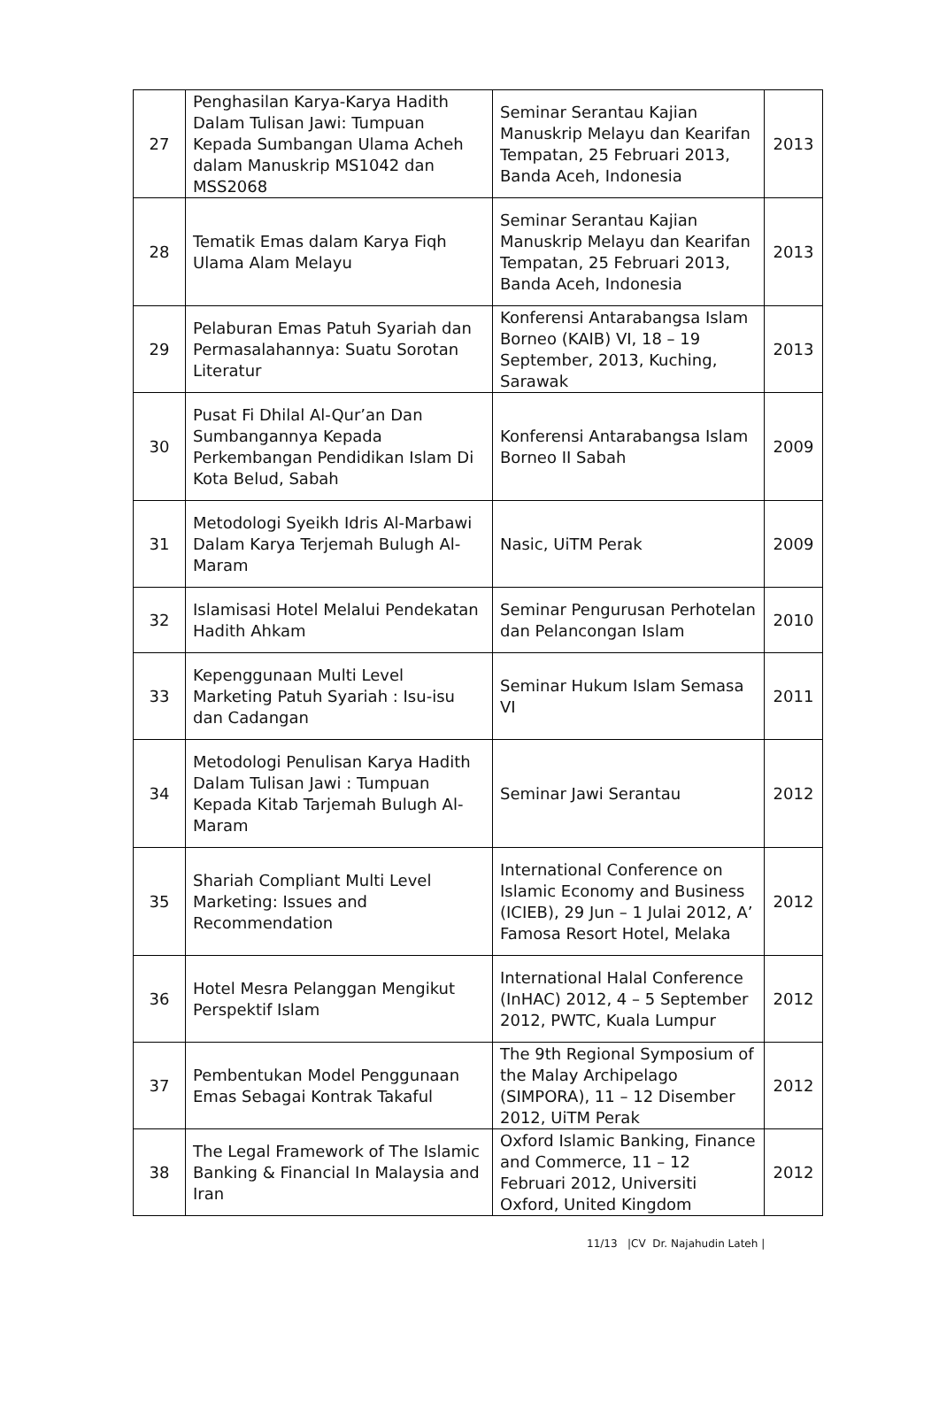| 27 | Penghasilan Karya-Karya Hadith Dalam Tulisan Jawi: Tumpuan Kepada Sumbangan Ulama Acheh dalam Manuskrip MS1042 dan MSS2068 | Seminar Serantau Kajian Manuskrip Melayu dan Kearifan Tempatan, 25 Februari 2013, Banda Aceh, Indonesia | 2013 |
| 28 | Tematik Emas dalam Karya Fiqh Ulama Alam Melayu | Seminar Serantau Kajian Manuskrip Melayu dan Kearifan Tempatan, 25 Februari 2013, Banda Aceh, Indonesia | 2013 |
| 29 | Pelaburan Emas Patuh Syariah dan Permasalahannya: Suatu Sorotan Literatur | Konferensi Antarabangsa Islam Borneo (KAIB) VI, 18 – 19 September, 2013, Kuching, Sarawak | 2013 |
| 30 | Pusat Fi Dhilal Al-Qur’an Dan Sumbangannya Kepada Perkembangan Pendidikan Islam Di Kota Belud, Sabah | Konferensi Antarabangsa Islam Borneo II Sabah | 2009 |
| 31 | Metodologi Syeikh Idris Al-Marbawi Dalam Karya Terjemah Bulugh Al-Maram | Nasic, UiTM Perak | 2009 |
| 32 | Islamisasi Hotel Melalui Pendekatan Hadith Ahkam | Seminar Pengurusan Perhotelan dan Pelancongan Islam | 2010 |
| 33 | Kepenggunaan Multi Level Marketing Patuh Syariah : Isu-isu dan Cadangan | Seminar Hukum Islam Semasa VI | 2011 |
| 34 | Metodologi Penulisan Karya Hadith Dalam Tulisan Jawi : Tumpuan Kepada Kitab Tarjemah Bulugh Al-Maram | Seminar Jawi Serantau | 2012 |
| 35 | Shariah Compliant Multi Level Marketing: Issues and Recommendation | International Conference on Islamic Economy and Business (ICIEB), 29 Jun – 1 Julai 2012, A’ Famosa Resort Hotel, Melaka | 2012 |
| 36 | Hotel Mesra Pelanggan Mengikut Perspektif Islam | International Halal Conference (InHAC) 2012, 4 – 5 September 2012, PWTC, Kuala Lumpur | 2012 |
| 37 | Pembentukan Model Penggunaan Emas Sebagai Kontrak Takaful | The 9th Regional Symposium of the Malay Archipelago (SIMPORA), 11 – 12 Disember 2012, UiTM Perak | 2012 |
| 38 | The Legal Framework of The Islamic Banking & Financial In Malaysia and Iran | Oxford Islamic Banking, Finance and Commerce, 11 – 12 Februari 2012, Universiti Oxford, United Kingdom | 2012 |
11/13 |CV Dr. Najahudin Lateh |